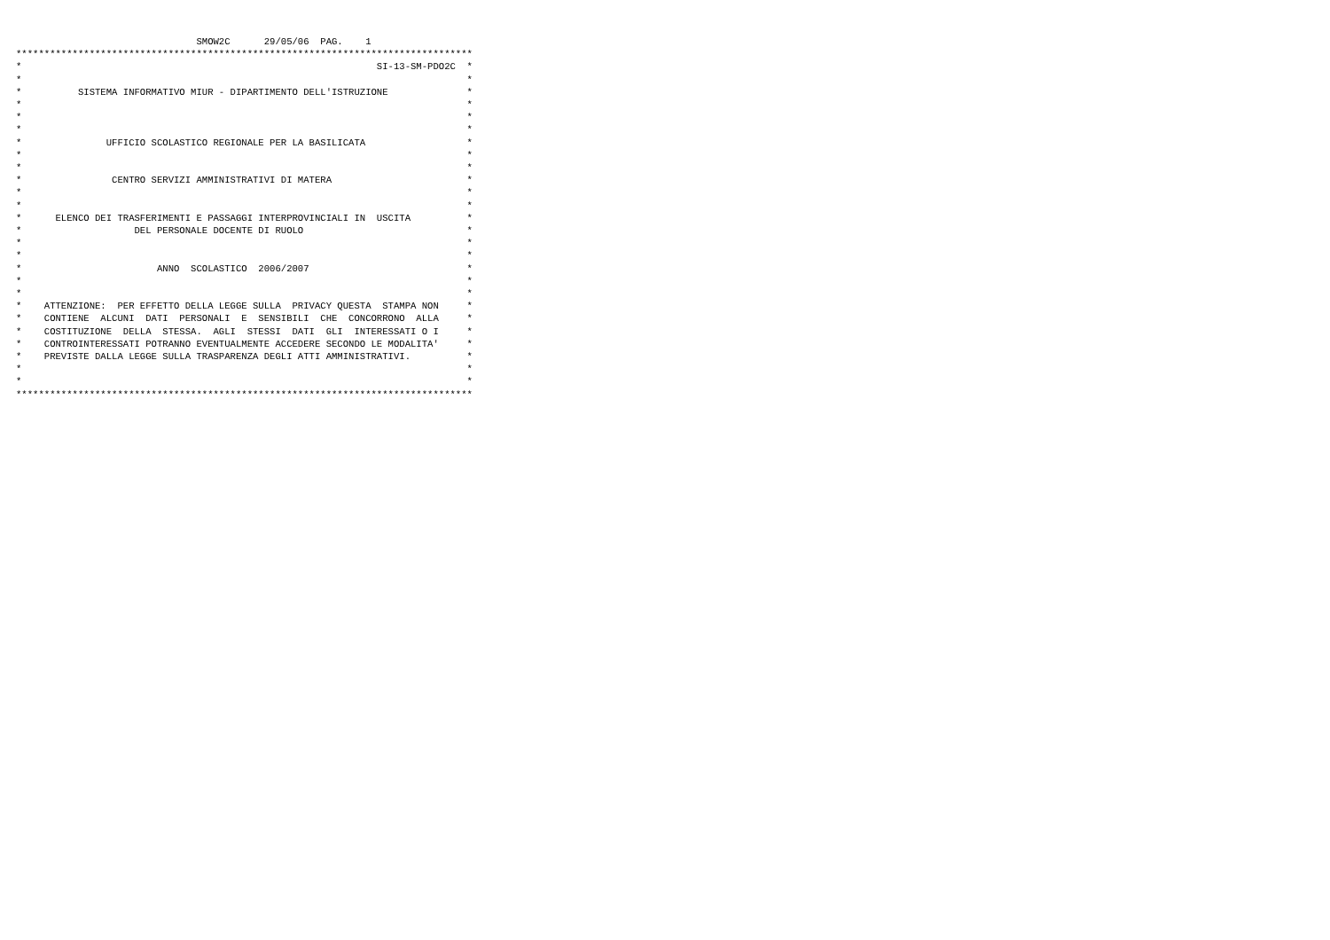SMOW2C      29/05/06  PAG.    1
*********************************************************************************
*                                                               SI-13-SM-PDO2C  *
*                                                                               *
*          SISTEMA INFORMATIVO MIUR - DIPARTIMENTO DELL'ISTRUZIONE              *
*                                                                               *
*                                                                               *
*                                                                               *
*               UFFICIO SCOLASTICO REGIONALE PER LA BASILICATA                  *
*                                                                               *
*                                                                               *
*                CENTRO SERVIZI AMMINISTRATIVI DI MATERA                        *
*                                                                               *
*                                                                               *
*      ELENCO DEI TRASFERIMENTI E PASSAGGI INTERPROVINCIALI IN  USCITA          *
*                    DEL PERSONALE DOCENTE DI RUOLO                             *
*                                                                               *
*                                                                               *
*                        ANNO  SCOLASTICO  2006/2007                            *
*                                                                               *
*                                                                               *
*    ATTENZIONE:  PER EFFETTO DELLA LEGGE SULLA  PRIVACY QUESTA  STAMPA NON     *
*    CONTIENE  ALCUNI  DATI  PERSONALI  E  SENSIBILI  CHE  CONCORRONO  ALLA     *
*    COSTITUZIONE  DELLA  STESSA.  AGLI  STESSI  DATI  GLI  INTERESSATI O I     *
*    CONTROINTERESSATI POTRANNO EVENTUALMENTE ACCEDERE SECONDO LE MODALITA'     *
*    PREVISTE DALLA LEGGE SULLA TRASPARENZA DEGLI ATTI AMMINISTRATIVI.          *
*                                                                               *
*                                                                               *
*********************************************************************************